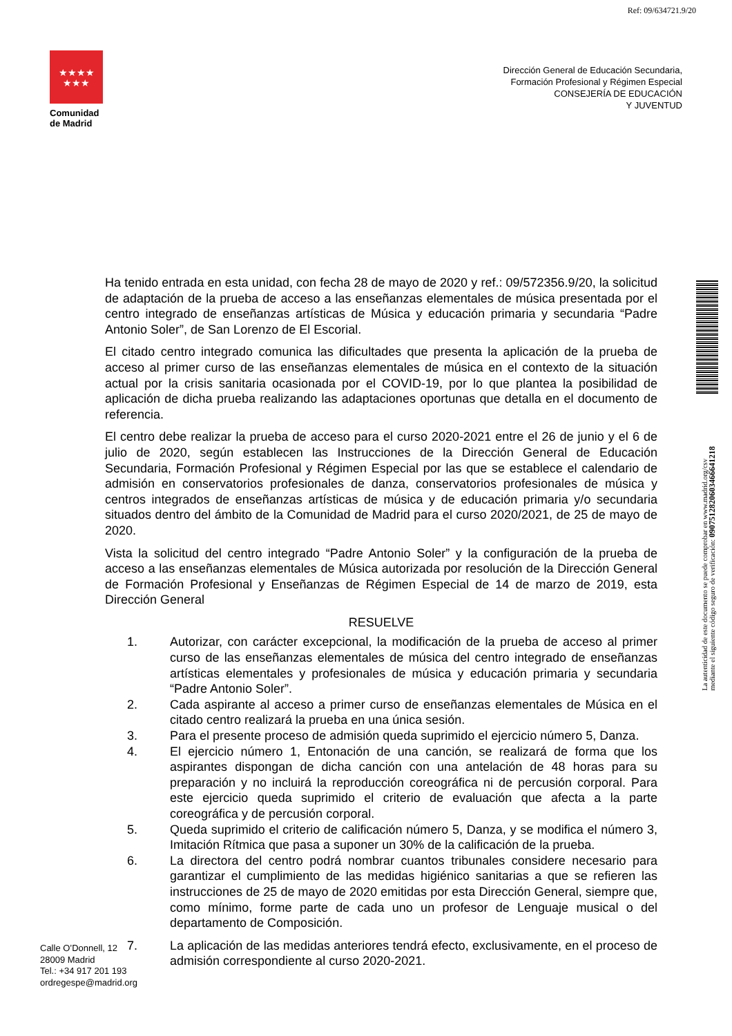Ref: 09/634721.9/20
★★★★
★★★
Comunidad
de Madrid
Dirección General de Educación Secundaria,
Formación Profesional y Régimen Especial
CONSEJERÍA DE EDUCACIÓN
Y JUVENTUD
Ha tenido entrada en esta unidad, con fecha 28 de mayo de 2020 y ref.: 09/572356.9/20, la solicitud de adaptación de la prueba de acceso a las enseñanzas elementales de música presentada por el centro integrado de enseñanzas artísticas de Música y educación primaria y secundaria “Padre Antonio Soler”, de San Lorenzo de El Escorial.
El citado centro integrado comunica las dificultades que presenta la aplicación de la prueba de acceso al primer curso de las enseñanzas elementales de música en el contexto de la situación actual por la crisis sanitaria ocasionada por el COVID-19, por lo que plantea la posibilidad de aplicación de dicha prueba realizando las adaptaciones oportunas que detalla en el documento de referencia.
El centro debe realizar la prueba de acceso para el curso 2020-2021 entre el 26 de junio y el 6 de julio de 2020, según establecen las Instrucciones de la Dirección General de Educación Secundaria, Formación Profesional y Régimen Especial por las que se establece el calendario de admisión en conservatorios profesionales de danza, conservatorios profesionales de música y centros integrados de enseñanzas artísticas de música y de educación primaria y/o secundaria situados dentro del ámbito de la Comunidad de Madrid para el curso 2020/2021, de 25 de mayo de 2020.
Vista la solicitud del centro integrado “Padre Antonio Soler” y la configuración de la prueba de acceso a las enseñanzas elementales de Música autorizada por resolución de la Dirección General de Formación Profesional y Enseñanzas de Régimen Especial de 14 de marzo de 2019, esta Dirección General
RESUELVE
1. Autorizar, con carácter excepcional, la modificación de la prueba de acceso al primer curso de las enseñanzas elementales de música del centro integrado de enseñanzas artísticas elementales y profesionales de música y educación primaria y secundaria “Padre Antonio Soler”.
2. Cada aspirante al acceso a primer curso de enseñanzas elementales de Música en el citado centro realizará la prueba en una única sesión.
3. Para el presente proceso de admisión queda suprimido el ejercicio número 5, Danza.
4. El ejercicio número 1, Entonación de una canción, se realizará de forma que los aspirantes dispongan de dicha canción con una antelación de 48 horas para su preparación y no incluirá la reproducción coreográfica ni de percusión corporal. Para este ejercicio queda suprimido el criterio de evaluación que afecta a la parte coreográfica y de percusión corporal.
5. Queda suprimido el criterio de calificación número 5, Danza, y se modifica el número 3, Imitación Rítmica que pasa a suponer un 30% de la calificación de la prueba.
6. La directora del centro podrá nombrar cuantos tribunales considere necesario para garantizar el cumplimiento de las medidas higiénico sanitarias a que se refieren las instrucciones de 25 de mayo de 2020 emitidas por esta Dirección General, siempre que, como mínimo, forme parte de cada uno un profesor de Lenguaje musical o del departamento de Composición.
7. La aplicación de las medidas anteriores tendrá efecto, exclusivamente, en el proceso de admisión correspondiente al curso 2020-2021.
Calle O’Donnell, 12
28009 Madrid
Tel.: +34 917 201 193
ordregespe@madrid.org
La autenticidad de este documento se puede comprobar en www.madrid.org/csv
mediante el siguiente código seguro de verificación: 0907512820603466641218